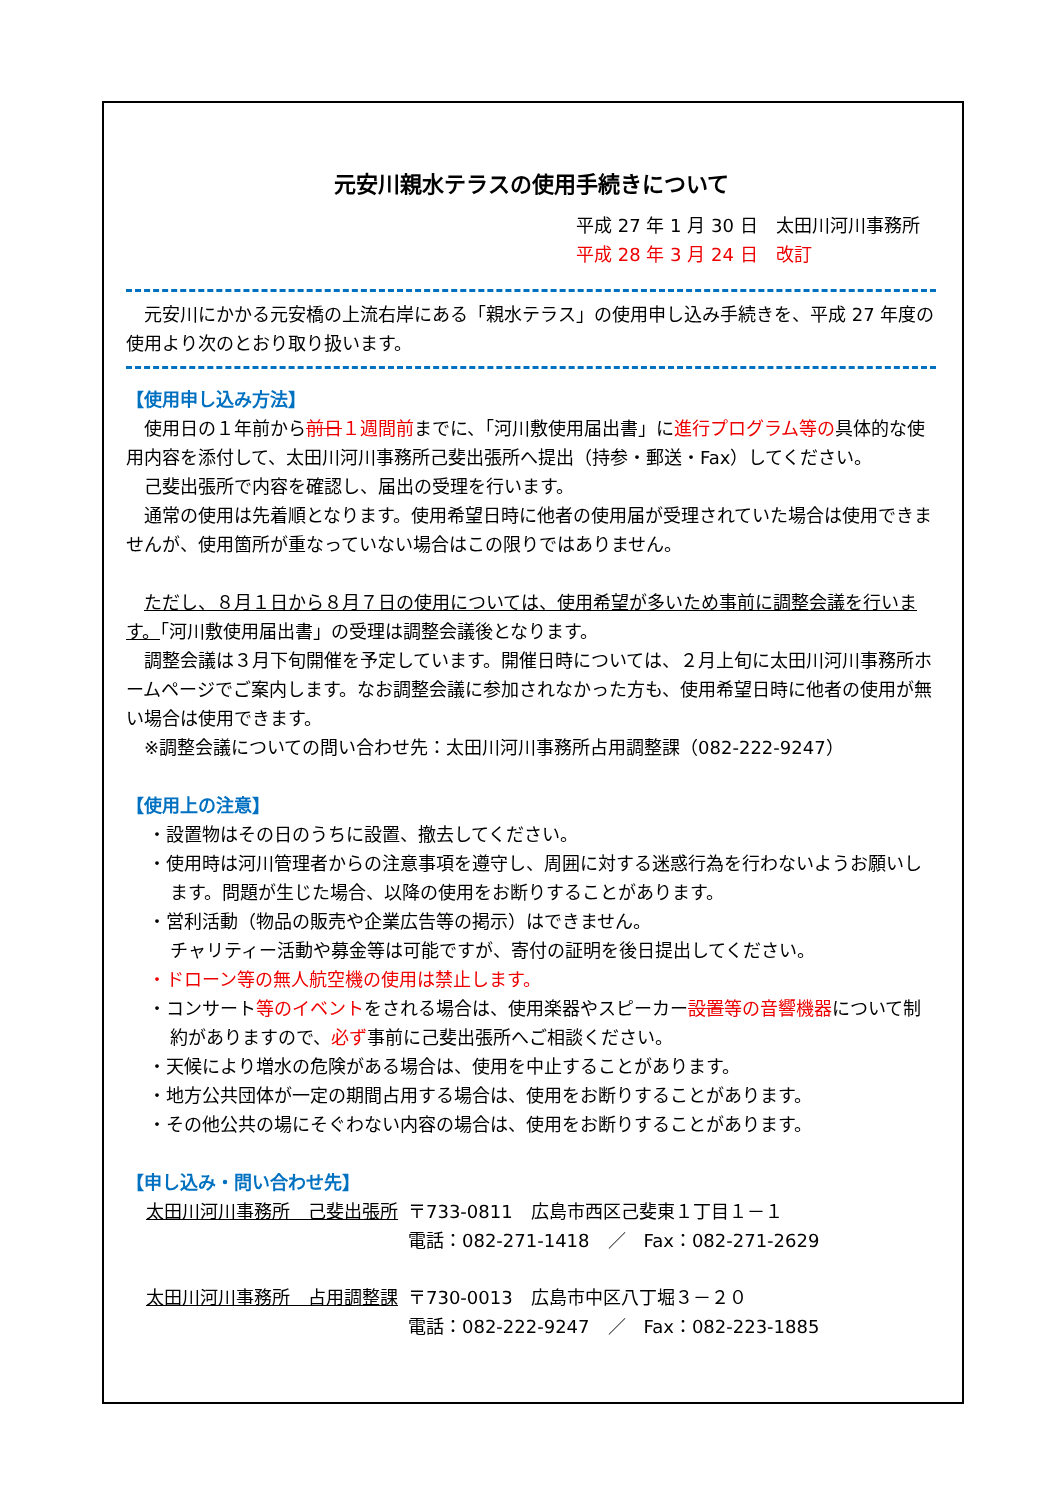元安川親水テラスの使用手続きについて
平成 27 年 1 月 30 日　太田川河川事務所
平成 28 年 3 月 24 日　改訂
元安川にかかる元安橋の上流右岸にある「親水テラス」の使用申し込み手続きを、平成 27 年度の使用より次のとおり取り扱います。
【使用申し込み方法】
使用日の１年前から前日１週間前までに、「河川敷使用届出書」に進行プログラム等の具体的な使用内容を添付して、太田川河川事務所己斐出張所へ提出（持参・郵送・Fax）してください。
己斐出張所で内容を確認し、届出の受理を行います。
通常の使用は先着順となります。使用希望日時に他者の使用届が受理されていた場合は使用できませんが、使用箇所が重なっていない場合はこの限りではありません。
ただし、８月１日から８月７日の使用については、使用希望が多いため事前に調整会議を行います。「河川敷使用届出書」の受理は調整会議後となります。
調整会議は３月下旬開催を予定しています。開催日時については、２月上旬に太田川河川事務所ホームページでご案内します。なお調整会議に参加されなかった方も、使用希望日時に他者の使用が無い場合は使用できます。
※調整会議についての問い合わせ先：太田川河川事務所占用調整課（082-222-9247）
【使用上の注意】
・設置物はその日のうちに設置、撤去してください。
・使用時は河川管理者からの注意事項を遵守し、周囲に対する迷惑行為を行わないようお願いします。問題が生じた場合、以降の使用をお断りすることがあります。
・営利活動（物品の販売や企業広告等の掲示）はできません。
チャリティー活動や募金等は可能ですが、寄付の証明を後日提出してください。
・ドローン等の無人航空機の使用は禁止します。
・コンサート等のイベントをされる場合は、使用楽器やスピーカー設置等の音響機器について制約がありますので、必ず事前に己斐出張所へご相談ください。
・天候により増水の危険がある場合は、使用を中止することがあります。
・地方公共団体が一定の期間占用する場合は、使用をお断りすることがあります。
・その他公共の場にそぐわない内容の場合は、使用をお断りすることがあります。
【申し込み・問い合わせ先】
| 太田川河川事務所 己斐出張所 | 〒733-0811 広島市西区己斐東１丁目１－１ 電話：082-271-1418 ／ Fax：082-271-2629 |
| 太田川河川事務所 占用調整課 | 〒730-0013 広島市中区八丁堀３－２０ 電話：082-222-9247 ／ Fax：082-223-1885 |